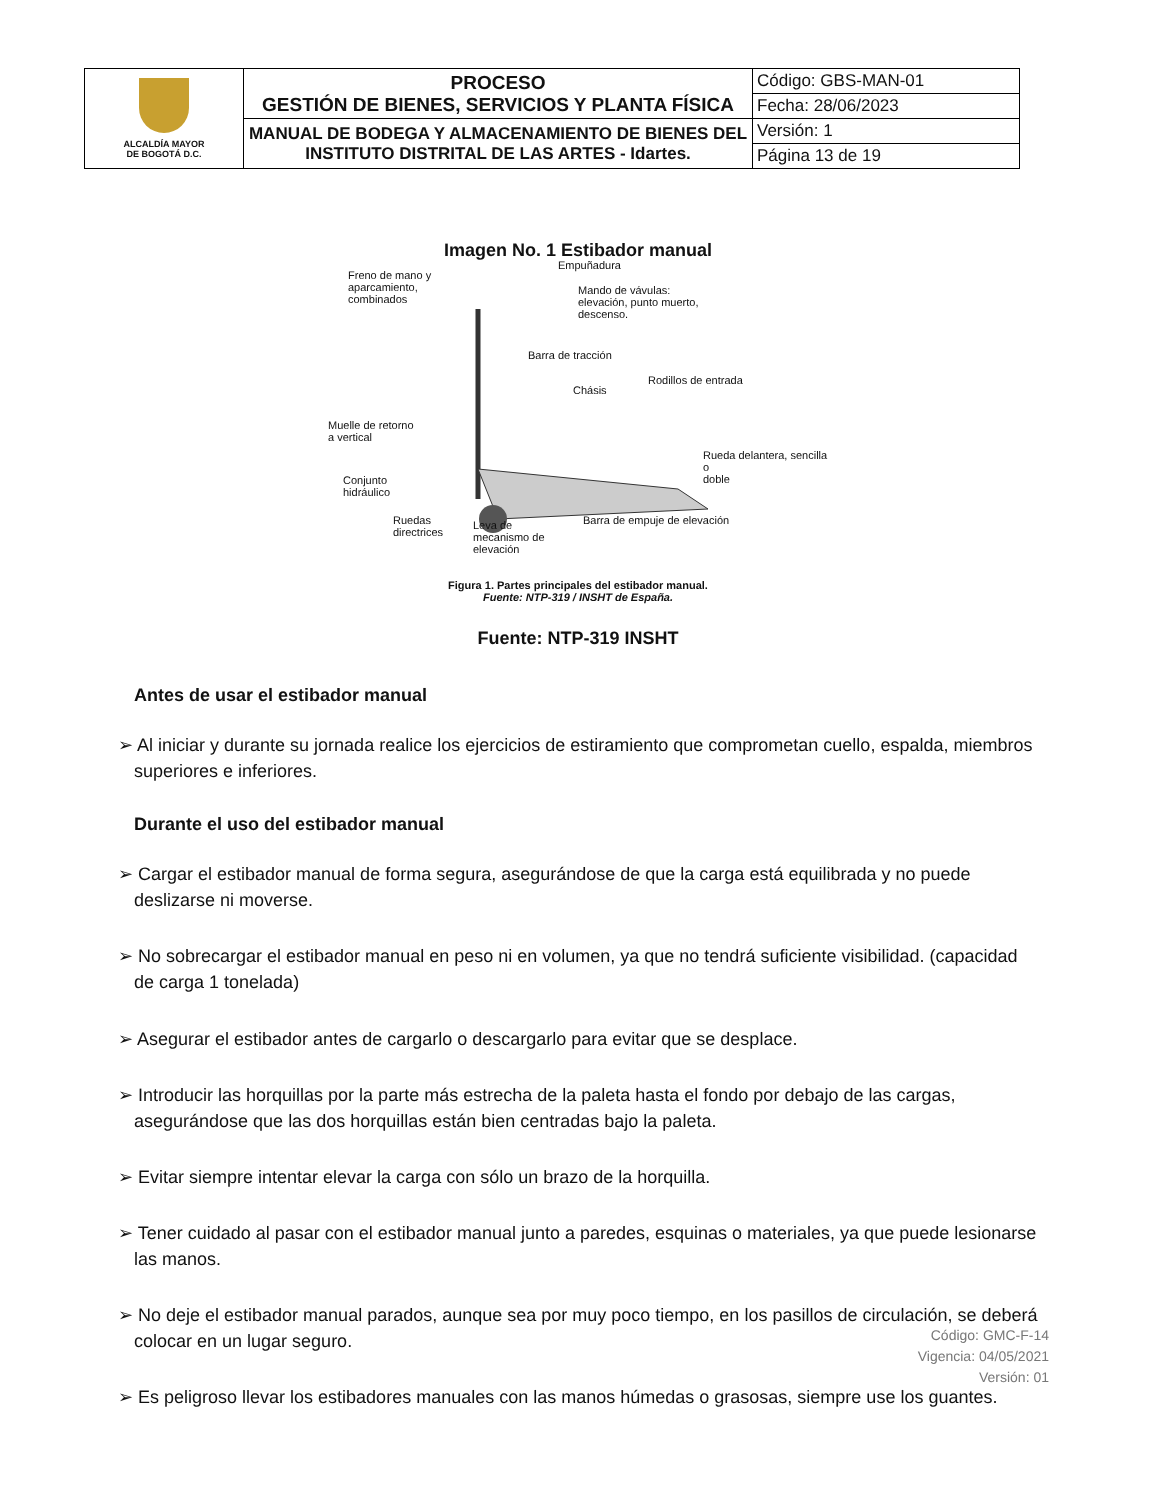| ALCALDÍA MAYOR DE BOGOTÁ D.C. | PROCESO GESTIÓN DE BIENES, SERVICIOS Y PLANTA FÍSICA | Código: GBS-MAN-01 |
| | | Fecha: 28/06/2023 |
| | MANUAL DE BODEGA Y ALMACENAMIENTO DE BIENES DEL INSTITUTO DISTRITAL DE LAS ARTES - Idartes. | Versión: 1 |
| | | Página 13 de 19 |
Imagen No. 1 Estibador manual
Freno de mano y
aparcamiento,
combinados
Empuñadura
Mando de vávulas:
elevación, punto muerto,
descenso.
Barra de tracción
Rodillos de entrada
Chásis
Muelle de retorno
a vertical
Rueda delantera, sencilla o
doble
Conjunto
hidráulico
Ruedas
directrices
Leva de
mecanismo de
elevación
Barra de empuje de elevación
Figura 1. Partes principales del estibador manual.
Fuente: NTP-319 / INSHT de España.
Fuente: NTP-319 INSHT
Antes de usar el estibador manual
➢ Al iniciar y durante su jornada realice los ejercicios de estiramiento que comprometan cuello, espalda, miembros superiores e inferiores.
Durante el uso del estibador manual
➢ Cargar el estibador manual de forma segura, asegurándose de que la carga está equilibrada y no puede deslizarse ni moverse.
➢ No sobrecargar el estibador manual en peso ni en volumen, ya que no tendrá suficiente visibilidad. (capacidad de carga 1 tonelada)
➢ Asegurar el estibador antes de cargarlo o descargarlo para evitar que se desplace.
➢ Introducir las horquillas por la parte más estrecha de la paleta hasta el fondo por debajo de las cargas, asegurándose que las dos horquillas están bien centradas bajo la paleta.
➢ Evitar siempre intentar elevar la carga con sólo un brazo de la horquilla.
➢ Tener cuidado al pasar con el estibador manual junto a paredes, esquinas o materiales, ya que puede lesionarse las manos.
➢ No deje el estibador manual parados, aunque sea por muy poco tiempo, en los pasillos de circulación, se deberá colocar en un lugar seguro.
➢ Es peligroso llevar los estibadores manuales con las manos húmedas o grasosas, siempre use los guantes.
Código: GMC-F-14
Vigencia: 04/05/2021
Versión: 01